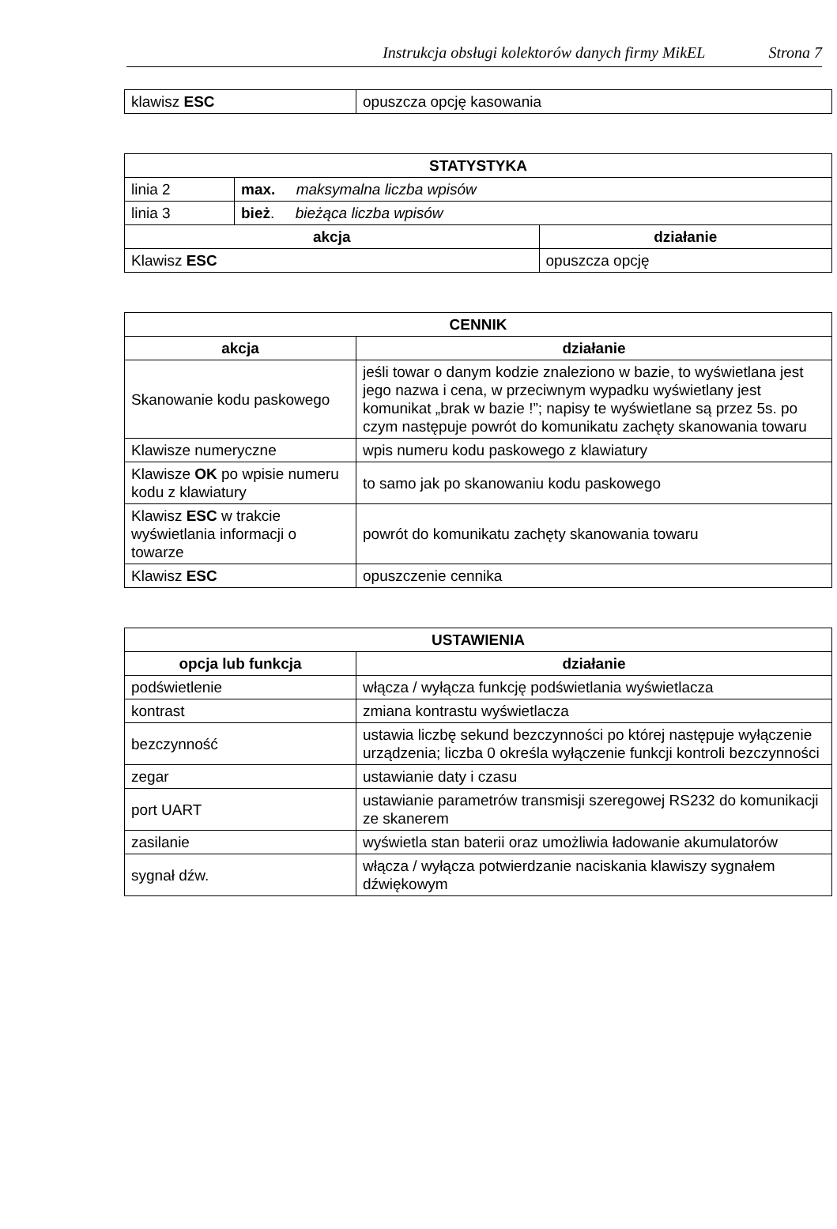Instrukcja obsługi kolektorów danych firmy MikEL Strona 7
| klawisz ESC | opuszcza opcję kasowania |
| STATYSTYKA | | |
| --- | --- | --- |
| linia 2 | max. maksymalna liczba wpisów | |
| linia 3 | bież . bieżąca liczba wpisów | |
| akcja | | działanie |
| Klawisz ESC | | opuszcza opcję |
| CENNIK | |
| --- | --- |
| akcja | działanie |
| Skanowanie kodu paskowego | jeśli towar o danym kodzie znaleziono w bazie, to wyświetlana jest jego nazwa i cena, w przeciwnym wypadku wyświetlany jest komunikat „brak w bazie !”; napisy te wyświetlane są przez 5s. po czym następuje powrót do komunikatu zachęty skanowania towaru |
| Klawisze numeryczne | wpis numeru kodu paskowego z klawiatury |
| Klawisze OK po wpisie numeru kodu z klawiatury | to samo jak po skanowaniu kodu paskowego |
| Klawisz ESC w trakcie wyświetlania informacji o towarze | powrót do komunikatu zachęty skanowania towaru |
| Klawisz ESC | opuszczenie cennika |
| USTAWIENIA | |
| --- | --- |
| opcja lub funkcja | działanie |
| podświetlenie | włącza / wyłącza funkcję podświetlania wyświetlacza |
| kontrast | zmiana kontrastu wyświetlacza |
| bezczynność | ustawia liczbę sekund bezczynności po której następuje wyłączenie urządzenia; liczba 0 określa wyłączenie funkcji kontroli bezczynności |
| zegar | ustawianie daty i czasu |
| port UART | ustawianie parametrów transmisji szeregowej RS232 do komunikacji ze skanerem |
| zasilanie | wyświetla stan baterii oraz umożliwia ładowanie akumulatorów |
| sygnał dźw. | włącza / wyłącza potwierdzanie naciskania klawiszy sygnałem dźwiękowym |